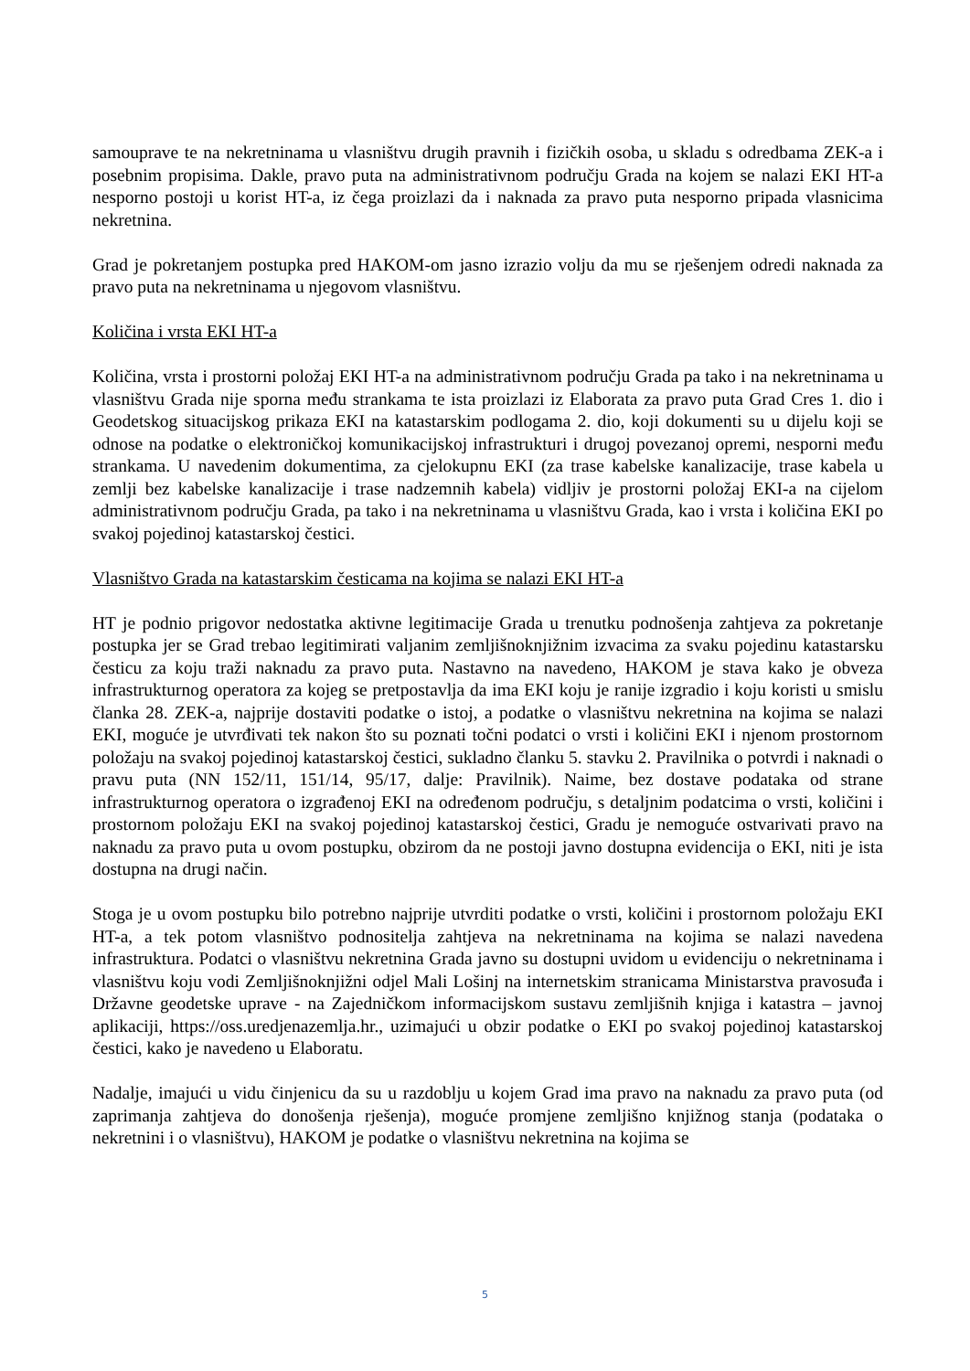samouprave te na nekretninama u vlasništvu drugih pravnih i fizičkih osoba, u skladu s odredbama ZEK-a i posebnim propisima. Dakle, pravo puta na administrativnom području Grada na kojem se nalazi EKI HT-a nesporno postoji u korist HT-a, iz čega proizlazi da i naknada za pravo puta nesporno pripada vlasnicima nekretnina.
Grad je pokretanjem postupka pred HAKOM-om jasno izrazio volju da mu se rješenjem odredi naknada za pravo puta na nekretninama u njegovom vlasništvu.
Količina i vrsta EKI HT-a
Količina, vrsta i prostorni položaj EKI HT-a na administrativnom području Grada pa tako i na nekretninama u vlasništvu Grada nije sporna među strankama te ista proizlazi iz Elaborata za pravo puta Grad Cres 1. dio i Geodetskog situacijskog prikaza EKI na katastarskim podlogama 2. dio, koji dokumenti su u dijelu koji se odnose na podatke o elektroničkoj komunikacijskoj infrastrukturi i drugoj povezanoj opremi, nesporni među strankama. U navedenim dokumentima, za cjelokupnu EKI (za trase kabelske kanalizacije, trase kabela u zemlji bez kabelske kanalizacije i trase nadzemnih kabela) vidljiv je prostorni položaj EKI-a na cijelom administrativnom području Grada, pa tako i na nekretninama u vlasništvu Grada, kao i vrsta i količina EKI po svakoj pojedinoj katastarskoj čestici.
Vlasništvo Grada na katastarskim česticama na kojima se nalazi EKI HT-a
HT je podnio prigovor nedostatka aktivne legitimacije Grada u trenutku podnošenja zahtjeva za pokretanje postupka jer se Grad trebao legitimirati valjanim zemljišnoknjižnim izvacima za svaku pojedinu katastarsku česticu za koju traži naknadu za pravo puta. Nastavno na navedeno, HAKOM je stava kako je obveza infrastrukturnog operatora za kojeg se pretpostavlja da ima EKI koju je ranije izgradio i koju koristi u smislu članka 28. ZEK-a, najprije dostaviti podatke o istoj, a podatke o vlasništvu nekretnina na kojima se nalazi EKI, moguće je utvrđivati tek nakon što su poznati točni podatci o vrsti i količini EKI i njenom prostornom položaju na svakoj pojedinoj katastarskoj čestici, sukladno članku 5. stavku 2. Pravilnika o potvrdi i naknadi o pravu puta (NN 152/11, 151/14, 95/17, dalje: Pravilnik). Naime, bez dostave podataka od strane infrastrukturnog operatora o izgrađenoj EKI na određenom području, s detaljnim podatcima o vrsti, količini i prostornom položaju EKI na svakoj pojedinoj katastarskoj čestici, Gradu je nemoguće ostvarivati pravo na naknadu za pravo puta u ovom postupku, obzirom da ne postoji javno dostupna evidencija o EKI, niti je ista dostupna na drugi način.
Stoga je u ovom postupku bilo potrebno najprije utvrditi podatke o vrsti, količini i prostornom položaju EKI HT-a, a tek potom vlasništvo podnositelja zahtjeva na nekretninama na kojima se nalazi navedena infrastruktura. Podatci o vlasništvu nekretnina Grada javno su dostupni uvidom u evidenciju o nekretninama i vlasništvu koju vodi Zemljišnoknjižni odjel Mali Lošinj na internetskim stranicama Ministarstva pravosuđa i Državne geodetske uprave - na Zajedničkom informacijskom sustavu zemljišnih knjiga i katastra – javnoj aplikaciji, https://oss.uredjenazemlja.hr., uzimajući u obzir podatke o EKI po svakoj pojedinoj katastarskoj čestici, kako je navedeno u Elaboratu.
Nadalje, imajući u vidu činjenicu da su u razdoblju u kojem Grad ima pravo na naknadu za pravo puta (od zaprimanja zahtjeva do donošenja rješenja), moguće promjene zemljišno knjižnog stanja (podataka o nekretnini i o vlasništvu), HAKOM je podatke o vlasništvu nekretnina na kojima se
5